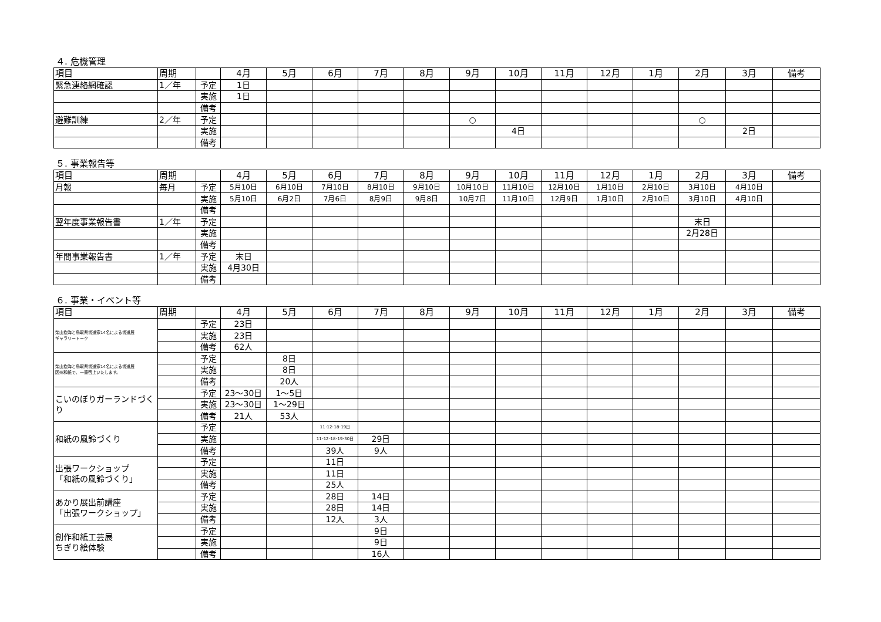４. 危機管理
| 項目 | 周期 | | 4月 | 5月 | 6月 | 7月 | 8月 | 9月 | 10月 | 11月 | 12月 | 1月 | 2月 | 3月 | 備考 |
| --- | --- | --- | --- | --- | --- | --- | --- | --- | --- | --- | --- | --- | --- | --- | --- |
| 緊急連絡網確認 | 1／年 | 予定 | 1日 | | | | | | | | | | | | |
| | | 実施 | 1日 | | | | | | | | | | | | |
| | | 備考 | | | | | | | | | | | | | |
| 避難訓練 | 2／年 | 予定 | | | | | | ○ | | | | | ○ | | |
| | | 実施 | | | | | | | 4日 | | | | | 2日 | |
| | | 備考 | | | | | | | | | | | | | |
５. 事業報告等
| 項目 | 周期 | | 4月 | 5月 | 6月 | 7月 | 8月 | 9月 | 10月 | 11月 | 12月 | 1月 | 2月 | 3月 | 備考 |
| --- | --- | --- | --- | --- | --- | --- | --- | --- | --- | --- | --- | --- | --- | --- | --- |
| 月報 | 毎月 | 予定 | 5月10日 | 6月10日 | 7月10日 | 8月10日 | 9月10日 | 10月10日 | 11月10日 | 12月10日 | 1月10日 | 2月10日 | 3月10日 | 4月10日 | |
| | | 実施 | 5月10日 | 6月2日 | 7月6日 | 8月9日 | 9月8日 | 10月7日 | 11月10日 | 12月9日 | 1月10日 | 2月10日 | 3月10日 | 4月10日 | |
| | | 備考 | | | | | | | | | | | | | |
| 翌年度事業報告書 | 1／年 | 予定 | | | | | | | | | | | 末日 | | |
| | | 実施 | | | | | | | | | | | 2月28日 | | |
| | | 備考 | | | | | | | | | | | | | |
| 年間事業報告書 | 1／年 | 予定 | 末日 | | | | | | | | | | | | |
| | | 実施 | 4月30日 | | | | | | | | | | | | |
| | | 備考 | | | | | | | | | | | | | |
６. 事業・イベント等
| 項目 | 周期 | | 4月 | 5月 | 6月 | 7月 | 8月 | 9月 | 10月 | 11月 | 12月 | 1月 | 2月 | 3月 | 備考 |
| --- | --- | --- | --- | --- | --- | --- | --- | --- | --- | --- | --- | --- | --- | --- | --- |
| 柴山抱海と鳥取県書道家14名による書道展 ギャラリートーク | | 予定 | 23日 | | | | | | | | | | | | |
| | | 実施 | 23日 | | | | | | | | | | | | |
| | | 備考 | 62人 | | | | | | | | | | | | |
| 柴山抱海と鳥取県書道家14名による書道展 因州和紙で、一筆啓上いたします。 | | 予定 | | 8日 | | | | | | | | | | | |
| | | 実施 | | 8日 | | | | | | | | | | | |
| | | 備考 | | 20人 | | | | | | | | | | | |
| こいのぼりガーランドづくり | | 予定 | 23～30日 | 1～5日 | | | | | | | | | | | |
| | | 実施 | 23～30日 | 1～29日 | | | | | | | | | | | |
| | | 備考 | 21人 | 53人 | | | | | | | | | | | |
| 和紙の風鈴づくり | | 予定 | | | 11･12･18･19日 | | | | | | | | | | |
| | | 実施 | | | 11･12･18･19･30日 | 29日 | | | | | | | | | |
| | | 備考 | | | 39人 | 9人 | | | | | | | | | |
| 出張ワークショップ 「和紙の風鈴づくり」 | | 予定 | | | 11日 | | | | | | | | | | |
| | | 実施 | | | 11日 | | | | | | | | | | |
| | | 備考 | | | 25人 | | | | | | | | | | |
| あかり展出前講座 「出張ワークショップ」 | | 予定 | | | 28日 | 14日 | | | | | | | | | |
| | | 実施 | | | 28日 | 14日 | | | | | | | | | |
| | | 備考 | | | 12人 | 3人 | | | | | | | | | |
| 創作和紙工芸展 ちぎり絵体験 | | 予定 | | | | 9日 | | | | | | | | | |
| | | 実施 | | | | 9日 | | | | | | | | | |
| | | 備考 | | | | 16人 | | | | | | | | | |